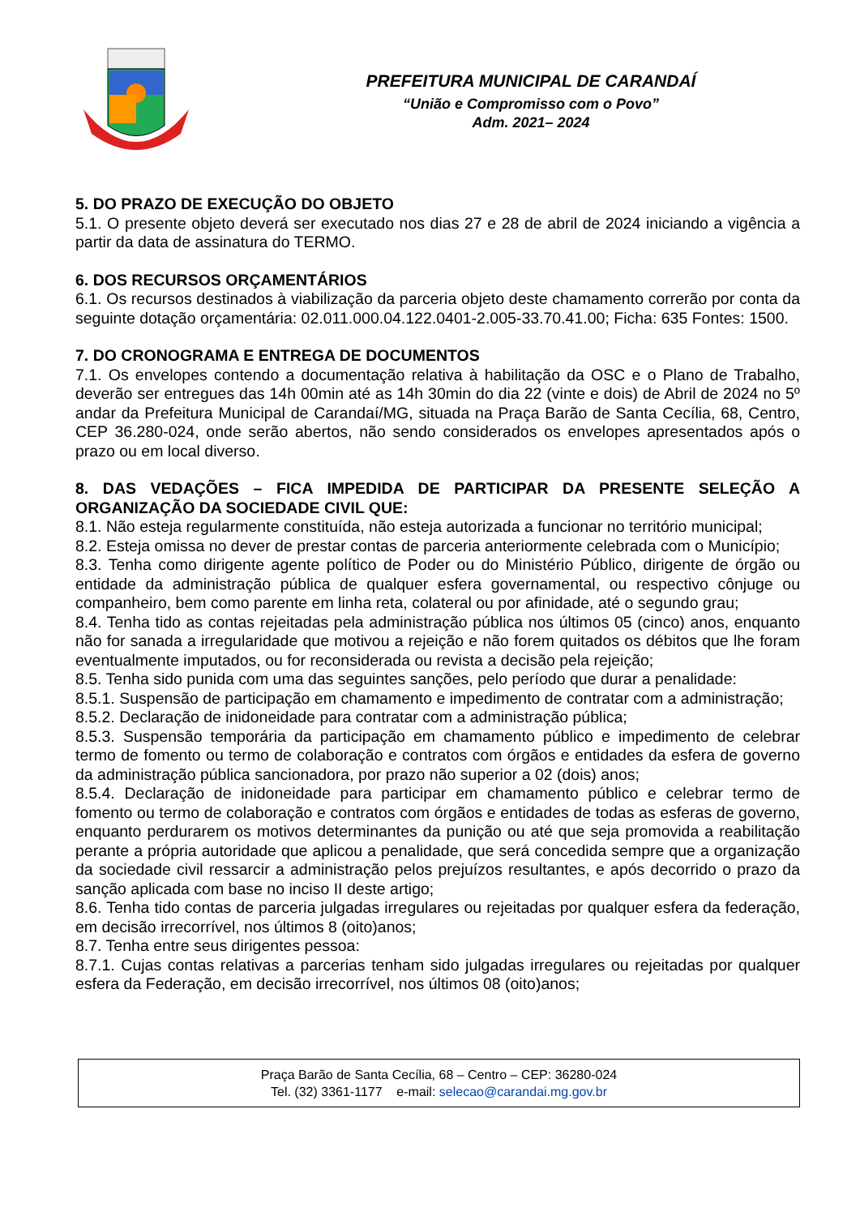PREFEITURA MUNICIPAL DE CARANDAÍ
“União e Compromisso com o Povo”
Adm. 2021– 2024
5. DO PRAZO DE EXECUÇÃO DO OBJETO
5.1. O presente objeto deverá ser executado nos dias 27 e 28 de abril de 2024 iniciando a vigência a partir da data de assinatura do TERMO.
6. DOS RECURSOS ORÇAMENTÁRIOS
6.1. Os recursos destinados à viabilização da parceria objeto deste chamamento correrão por conta da seguinte dotação orçamentária: 02.011.000.04.122.0401-2.005-33.70.41.00; Ficha: 635 Fontes: 1500.
7. DO CRONOGRAMA E ENTREGA DE DOCUMENTOS
7.1. Os envelopes contendo a documentação relativa à habilitação da OSC e o Plano de Trabalho, deverão ser entregues das 14h 00min até as 14h 30min do dia 22 (vinte e dois) de Abril de 2024 no 5º andar da Prefeitura Municipal de Carandaí/MG, situada na Praça Barão de Santa Cecília, 68, Centro, CEP 36.280-024, onde serão abertos, não sendo considerados os envelopes apresentados após o prazo ou em local diverso.
8. DAS VEDAÇÕES – FICA IMPEDIDA DE PARTICIPAR DA PRESENTE SELEÇÃO A ORGANIZAÇÃO DA SOCIEDADE CIVIL QUE:
8.1. Não esteja regularmente constituída, não esteja autorizada a funcionar no território municipal;
8.2. Esteja omissa no dever de prestar contas de parceria anteriormente celebrada com o Município;
8.3. Tenha como dirigente agente político de Poder ou do Ministério Público, dirigente de órgão ou entidade da administração pública de qualquer esfera governamental, ou respectivo cônjuge ou companheiro, bem como parente em linha reta, colateral ou por afinidade, até o segundo grau;
8.4. Tenha tido as contas rejeitadas pela administração pública nos últimos 05 (cinco) anos, enquanto não for sanada a irregularidade que motivou a rejeição e não forem quitados os débitos que lhe foram eventualmente imputados, ou for reconsiderada ou revista a decisão pela rejeição;
8.5. Tenha sido punida com uma das seguintes sanções, pelo período que durar a penalidade:
8.5.1. Suspensão de participação em chamamento e impedimento de contratar com a administração;
8.5.2. Declaração de inidoneidade para contratar com a administração pública;
8.5.3. Suspensão temporária da participação em chamamento público e impedimento de celebrar termo de fomento ou termo de colaboração e contratos com órgãos e entidades da esfera de governo da administração pública sancionadora, por prazo não superior a 02 (dois) anos;
8.5.4. Declaração de inidoneidade para participar em chamamento público e celebrar termo de fomento ou termo de colaboração e contratos com órgãos e entidades de todas as esferas de governo, enquanto perdurarem os motivos determinantes da punição ou até que seja promovida a reabilitação perante a própria autoridade que aplicou a penalidade, que será concedida sempre que a organização da sociedade civil ressarcir a administração pelos prejuízos resultantes, e após decorrido o prazo da sanção aplicada com base no inciso II deste artigo;
8.6. Tenha tido contas de parceria julgadas irregulares ou rejeitadas por qualquer esfera da federação, em decisão irrecorrível, nos últimos 8 (oito)anos;
8.7. Tenha entre seus dirigentes pessoa:
8.7.1. Cujas contas relativas a parcerias tenham sido julgadas irregulares ou rejeitadas por qualquer esfera da Federação, em decisão irrecorrível, nos últimos 08 (oito)anos;
Praça Barão de Santa Cecília, 68 – Centro – CEP: 36280-024
Tel. (32) 3361-1177 e-mail: selecao@carandai.mg.gov.br